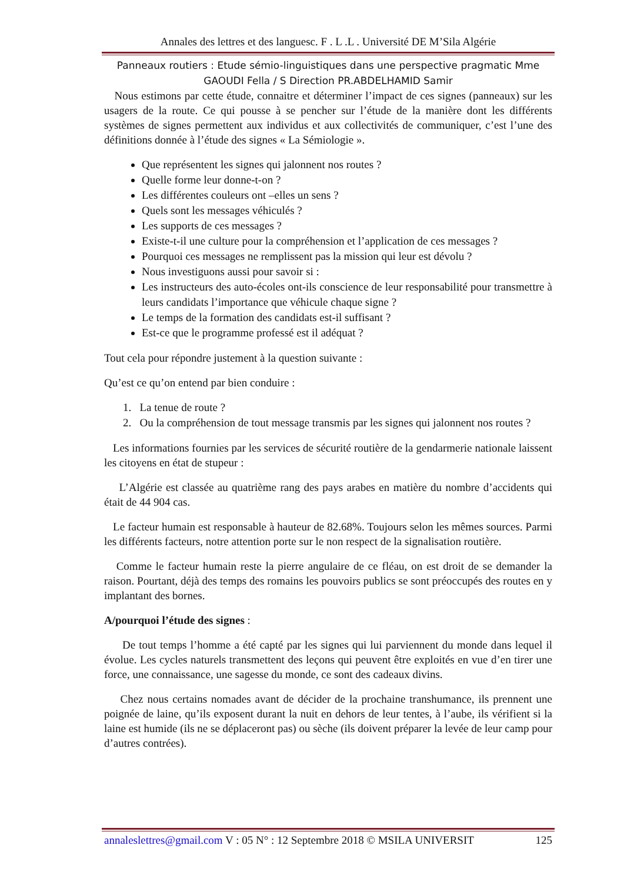Annales des lettres et des languesc. F . L .L . Université DE M’Sila Algérie
Panneaux routiers : Etude sémio-linguistiques dans une perspective pragmatic Mme
GAOUDI Fella / S Direction PR.ABDELHAMID Samir
Nous estimons par cette étude, connaitre et déterminer l’impact de ces signes (panneaux) sur les usagers de la route. Ce qui pousse à se pencher sur l’étude de la manière dont les différents systèmes de signes permettent aux individus et aux collectivités de communiquer, c’est l’une des définitions donnée à l’étude des signes « La Sémiologie ».
Que représentent les signes qui jalonnent nos routes ?
Quelle forme leur donne-t-on ?
Les différentes couleurs ont –elles un sens ?
Quels sont les messages véhiculés ?
Les supports de ces messages ?
Existe-t-il une culture pour la compréhension et l’application de ces messages ?
Pourquoi ces messages ne remplissent pas la mission qui leur est dévolu ?
Nous investiguons aussi pour savoir si :
Les instructeurs des auto-écoles ont-ils conscience de leur responsabilité pour transmettre à leurs candidats l’importance que véhicule chaque signe ?
Le temps de la formation des candidats est-il suffisant ?
Est-ce que le programme professé est il adéquat ?
Tout cela pour répondre justement à la question suivante :
Qu’est ce qu’on entend par bien conduire :
1. La tenue de route ?
2. Ou la compréhension de tout message transmis par les signes qui jalonnent nos routes ?
Les informations fournies par les services de sécurité routière de la gendarmerie nationale laissent les citoyens en état de stupeur :
L’Algérie est classée au quatrième rang des pays arabes en matière du nombre d’accidents qui était de 44 904 cas.
Le facteur humain est responsable à hauteur de 82.68%. Toujours selon les mêmes sources. Parmi les différents facteurs, notre attention porte sur le non respect de la signalisation routière.
Comme le facteur humain reste la pierre angulaire de ce fléau, on est droit de se demander la raison. Pourtant, déjà des temps des romains les pouvoirs publics se sont préoccupés des routes en y implantant des bornes.
A/pourquoi l’étude des signes :
De tout temps l’homme a été capté par les signes qui lui parviennent du monde dans lequel il évolue. Les cycles naturels transmettent des leçons qui peuvent être exploités en vue d’en tirer une force, une connaissance, une sagesse du monde, ce sont des cadeaux divins.
Chez nous certains nomades avant de décider de la prochaine transhumance, ils prennent une poignée de laine, qu’ils exposent durant la nuit en dehors de leur tentes, à l’aube, ils vérifient si la laine est humide (ils ne se déplaceront pas) ou sèche (ils doivent préparer la levée de leur camp pour d’autres contrées).
annaleslettres@gmail.com V : 05 N° : 12 Septembre 2018 © MSILA UNIVERSIT 125